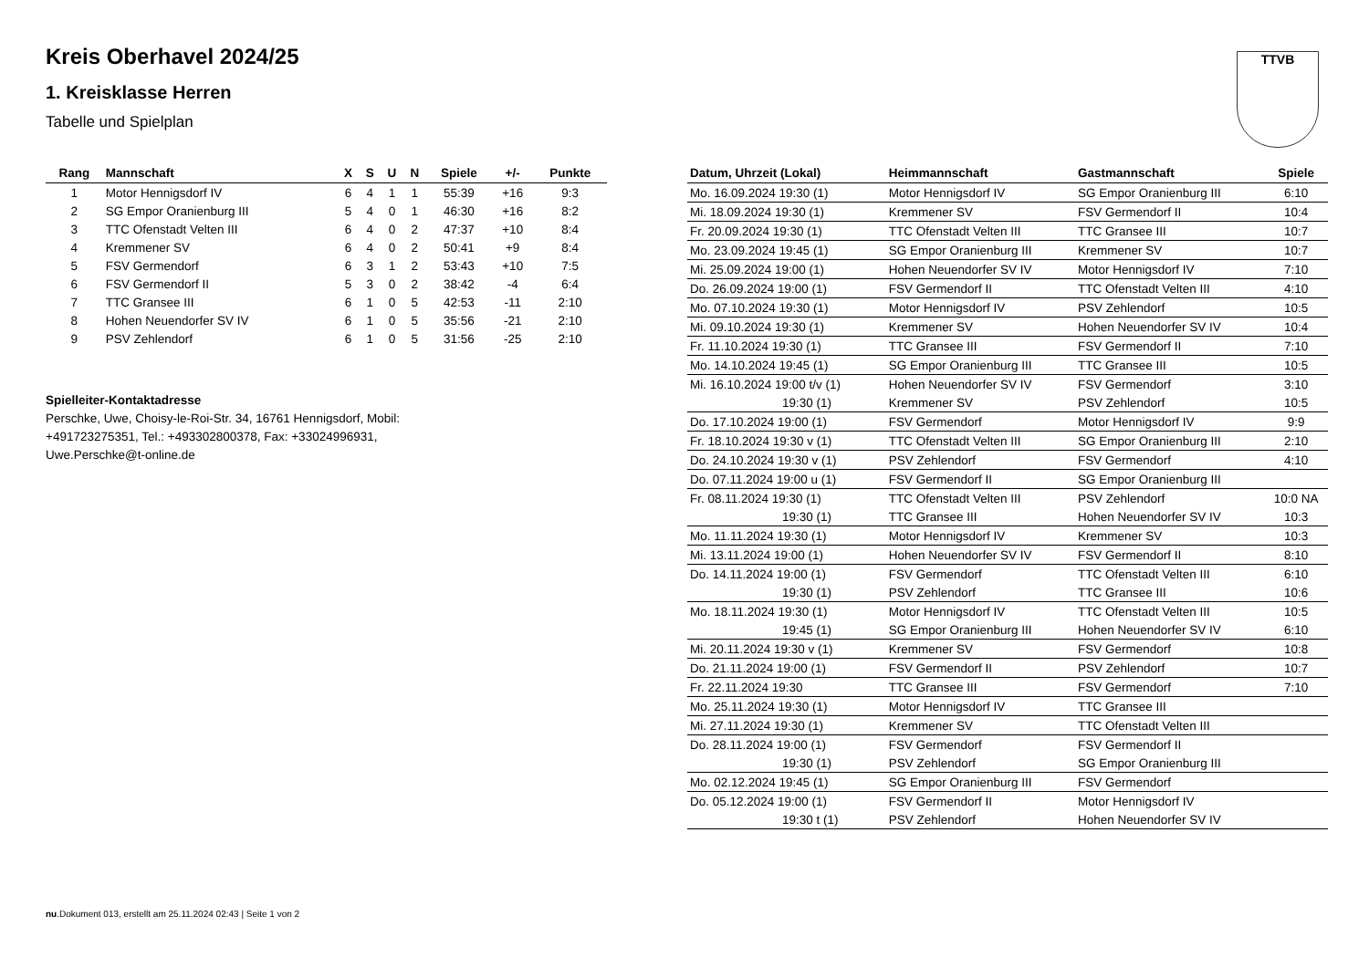Kreis Oberhavel 2024/25
1. Kreisklasse Herren
Tabelle und Spielplan
TTVB
| Rang | Mannschaft | X | S | U | N | Spiele | +/- | Punkte |
| --- | --- | --- | --- | --- | --- | --- | --- | --- |
| 1 | Motor Hennigsdorf IV | 6 | 4 | 1 | 1 | 55:39 | +16 | 9:3 |
| 2 | SG Empor Oranienburg III | 5 | 4 | 0 | 1 | 46:30 | +16 | 8:2 |
| 3 | TTC Ofenstadt Velten III | 6 | 4 | 0 | 2 | 47:37 | +10 | 8:4 |
| 4 | Kremmener SV | 6 | 4 | 0 | 2 | 50:41 | +9 | 8:4 |
| 5 | FSV Germendorf | 6 | 3 | 1 | 2 | 53:43 | +10 | 7:5 |
| 6 | FSV Germendorf II | 5 | 3 | 0 | 2 | 38:42 | -4 | 6:4 |
| 7 | TTC Gransee III | 6 | 1 | 0 | 5 | 42:53 | -11 | 2:10 |
| 8 | Hohen Neuendorfer SV IV | 6 | 1 | 0 | 5 | 35:56 | -21 | 2:10 |
| 9 | PSV Zehlendorf | 6 | 1 | 0 | 5 | 31:56 | -25 | 2:10 |
Spielleiter-Kontaktadresse
Perschke, Uwe, Choisy-le-Roi-Str. 34, 16761 Hennigsdorf, Mobil:
+491723275351, Tel.: +493302800378, Fax: +33024996931,
Uwe.Perschke@t-online.de
| Datum, Uhrzeit (Lokal) | Heimmannschaft | Gastmannschaft | Spiele |
| --- | --- | --- | --- |
| Mo. 16.09.2024 19:30 (1) | Motor Hennigsdorf IV | SG Empor Oranienburg III | 6:10 |
| Mi. 18.09.2024 19:30 (1) | Kremmener SV | FSV Germendorf II | 10:4 |
| Fr. 20.09.2024 19:30 (1) | TTC Ofenstadt Velten III | TTC Gransee III | 10:7 |
| Mo. 23.09.2024 19:45 (1) | SG Empor Oranienburg III | Kremmener SV | 10:7 |
| Mi. 25.09.2024 19:00 (1) | Hohen Neuendorfer SV IV | Motor Hennigsdorf IV | 7:10 |
| Do. 26.09.2024 19:00 (1) | FSV Germendorf II | TTC Ofenstadt Velten III | 4:10 |
| Mo. 07.10.2024 19:30 (1) | Motor Hennigsdorf IV | PSV Zehlendorf | 10:5 |
| Mi. 09.10.2024 19:30 (1) | Kremmener SV | Hohen Neuendorfer SV IV | 10:4 |
| Fr. 11.10.2024 19:30 (1) | TTC Gransee III | FSV Germendorf II | 7:10 |
| Mo. 14.10.2024 19:45 (1) | SG Empor Oranienburg III | TTC Gransee III | 10:5 |
| Mi. 16.10.2024 19:00 t/v (1) | Hohen Neuendorfer SV IV | FSV Germendorf | 3:10 |
| 19:30 (1) | Kremmener SV | PSV Zehlendorf | 10:5 |
| Do. 17.10.2024 19:00 (1) | FSV Germendorf | Motor Hennigsdorf IV | 9:9 |
| Fr. 18.10.2024 19:30 v (1) | TTC Ofenstadt Velten III | SG Empor Oranienburg III | 2:10 |
| Do. 24.10.2024 19:30 v (1) | PSV Zehlendorf | FSV Germendorf | 4:10 |
| Do. 07.11.2024 19:00 u (1) | FSV Germendorf II | SG Empor Oranienburg III | |
| Fr. 08.11.2024 19:30 (1) | TTC Ofenstadt Velten III | PSV Zehlendorf | 10:0 NA |
| 19:30 (1) | TTC Gransee III | Hohen Neuendorfer SV IV | 10:3 |
| Mo. 11.11.2024 19:30 (1) | Motor Hennigsdorf IV | Kremmener SV | 10:3 |
| Mi. 13.11.2024 19:00 (1) | Hohen Neuendorfer SV IV | FSV Germendorf II | 8:10 |
| Do. 14.11.2024 19:00 (1) | FSV Germendorf | TTC Ofenstadt Velten III | 6:10 |
| 19:30 (1) | PSV Zehlendorf | TTC Gransee III | 10:6 |
| Mo. 18.11.2024 19:30 (1) | Motor Hennigsdorf IV | TTC Ofenstadt Velten III | 10:5 |
| 19:45 (1) | SG Empor Oranienburg III | Hohen Neuendorfer SV IV | 6:10 |
| Mi. 20.11.2024 19:30 v (1) | Kremmener SV | FSV Germendorf | 10:8 |
| Do. 21.11.2024 19:00 (1) | FSV Germendorf II | PSV Zehlendorf | 10:7 |
| Fr. 22.11.2024 19:30 | TTC Gransee III | FSV Germendorf | 7:10 |
| Mo. 25.11.2024 19:30 (1) | Motor Hennigsdorf IV | TTC Gransee III | |
| Mi. 27.11.2024 19:30 (1) | Kremmener SV | TTC Ofenstadt Velten III | |
| Do. 28.11.2024 19:00 (1) | FSV Germendorf | FSV Germendorf II | |
| 19:30 (1) | PSV Zehlendorf | SG Empor Oranienburg III | |
| Mo. 02.12.2024 19:45 (1) | SG Empor Oranienburg III | FSV Germendorf | |
| Do. 05.12.2024 19:00 (1) | FSV Germendorf II | Motor Hennigsdorf IV | |
| 19:30 t (1) | PSV Zehlendorf | Hohen Neuendorfer SV IV | |
nu.Dokument 013, erstellt am 25.11.2024 02:43 | Seite 1 von 2